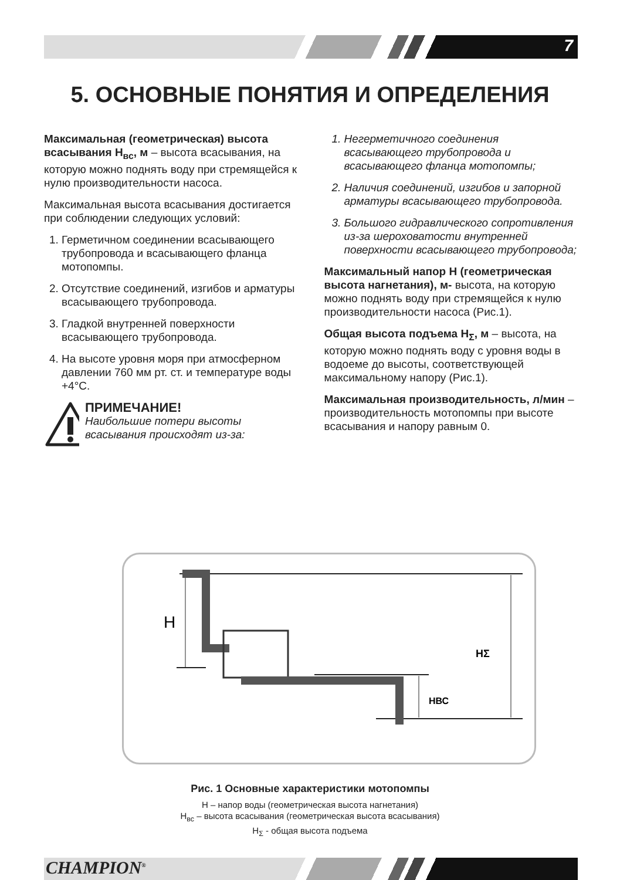7
5. ОСНОВНЫЕ ПОНЯТИЯ И ОПРЕДЕЛЕНИЯ
Максимальная (геометрическая) высота всасывания H<sub>вс</sub>, м – высота всасывания, на которую можно поднять воду при стремящейся к нулю производительности насоса.
Максимальная высота всасывания достигается при соблюдении следующих условий:
1. Герметичном соединении всасывающего трубопровода и всасывающего фланца мотопомпы.
2. Отсутствие соединений, изгибов и арматуры всасывающего трубопровода.
3. Гладкой внутренней поверхности всасывающего трубопровода.
4. На высоте уровня моря при атмосферном давлении 760 мм рт. ст. и температуре воды +4°С.
ПРИМЕЧАНИЕ!
Наибольшие потери высоты всасывания происходят из-за:
1. Негерметичного соединения всасывающего трубопровода и всасывающего фланца мотопомпы;
2. Наличия соединений, изгибов и запорной арматуры всасывающего трубопровода.
3. Большого гидравлического сопротивления из-за шероховатости внутренней поверхности всасывающего трубопровода;
Максимальный напор H (геометрическая высота нагнетания), м- высота, на которую можно поднять воду при стремящейся к нулю производительности насоса (Рис.1).
Общая высота подъема H<sub>Σ</sub>, м – высота, на которую можно поднять воду с уровня воды в водоеме до высоты, соответствующей максимальному напору (Рис.1).
Максимальная производительность, л/мин – производительность мотопомпы при высоте всасывания и напору равным 0.
H
HΣ
HВС
Рис. 1 Основные характеристики мотопомпы
H – напор воды (геометрическая высота нагнетания)
H<sub>вс</sub> – высота всасывания (геометрическая высота всасывания)
H<sub>Σ</sub> - общая высота подъема
CHAMPION<sup>®</sup>